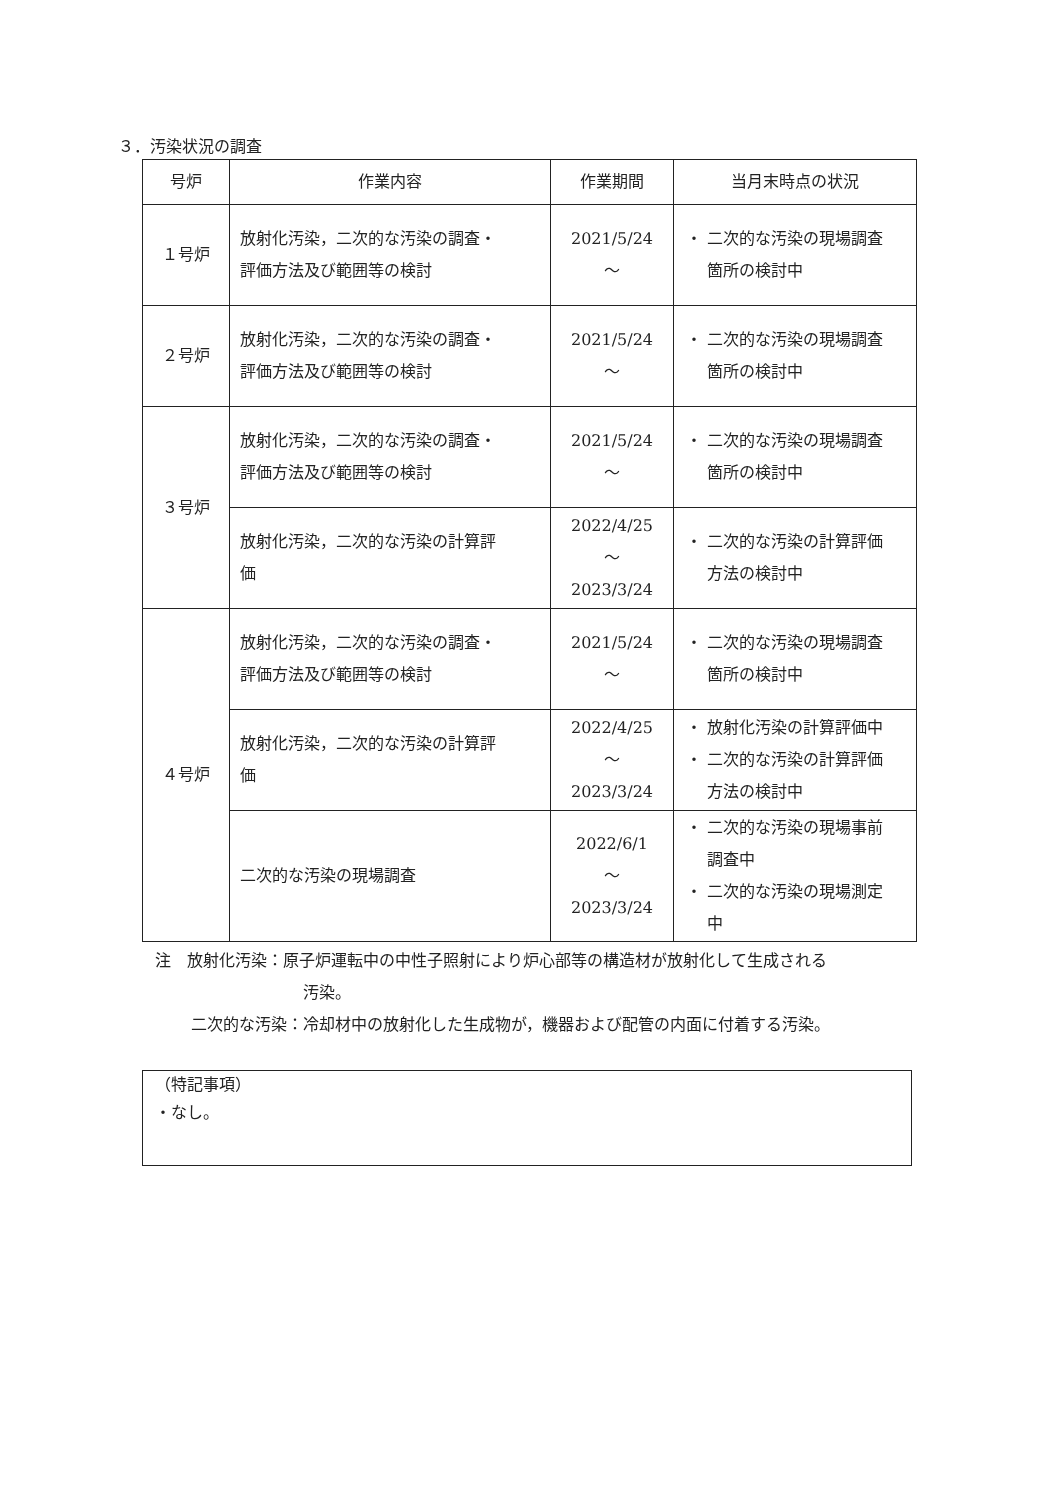３．汚染状況の調査
| 号炉 | 作業内容 | 作業期間 | 当月末時点の状況 |
| --- | --- | --- | --- |
| １号炉 | 放射化汚染，二次的な汚染の調査・ 評価方法及び範囲等の検討 | 2021/5/24 ～ | ・ 二次的な汚染の現場調査 箇所の検討中 |
| ２号炉 | 放射化汚染，二次的な汚染の調査・ 評価方法及び範囲等の検討 | 2021/5/24 ～ | ・ 二次的な汚染の現場調査 箇所の検討中 |
| ３号炉 | 放射化汚染，二次的な汚染の調査・ 評価方法及び範囲等の検討 | 2021/5/24 ～ | ・ 二次的な汚染の現場調査 箇所の検討中 |
| | 放射化汚染，二次的な汚染の計算評 価 | 2022/4/25 ～ 2023/3/24 | ・ 二次的な汚染の計算評価 方法の検討中 |
| ４号炉 | 放射化汚染，二次的な汚染の調査・ 評価方法及び範囲等の検討 | 2021/5/24 ～ | ・ 二次的な汚染の現場調査 箇所の検討中 |
| | 放射化汚染，二次的な汚染の計算評 価 | 2022/4/25 ～ 2023/3/24 | ・ 放射化汚染の計算評価中 ・ 二次的な汚染の計算評価 方法の検討中 |
| | 二次的な汚染の現場調査 | 2022/6/1 ～ 2023/3/24 | ・ 二次的な汚染の現場事前 調査中 ・ 二次的な汚染の現場測定 中 |
注　放射化汚染：原子炉運転中の中性子照射により炉心部等の構造材が放射化して生成される
汚染。
二次的な汚染：冷却材中の放射化した生成物が，機器および配管の内面に付着する汚染。
（特記事項）
・なし。